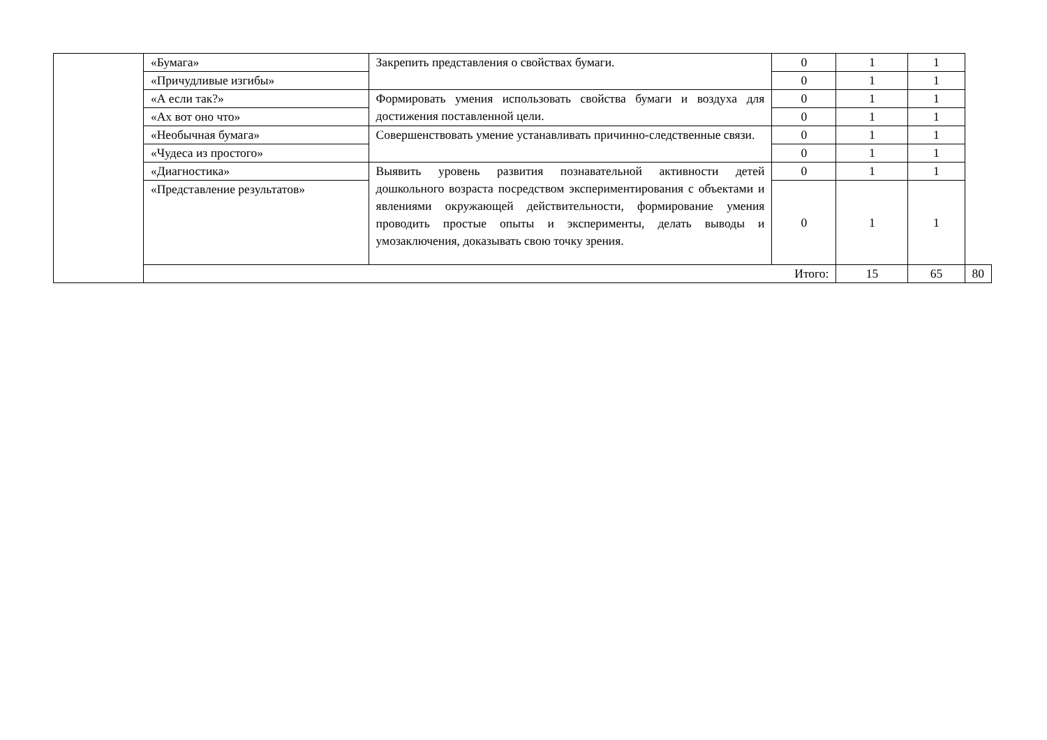| | «Бумага» | Закрепить представления о свойствах бумаги. | 0 | 1 | 1 | |
| | «Причудливые изгибы» | | 0 | 1 | 1 | |
| | «А если так?» | Формировать умения использовать свойства бумаги и воздуха для достижения поставленной цели. | 0 | 1 | 1 | |
| | «Ах вот оно что» | | 0 | 1 | 1 | |
| | «Необычная бумага» | Совершенствовать умение устанавливать причинно-следственные связи. | 0 | 1 | 1 | |
| | «Чудеса из простого» | | 0 | 1 | 1 | |
| | «Диагностика» | Выявить уровень развития познавательной активности детей дошкольного возраста посредством экспериментирования с объектами и явлениями окружающей действительности, формирование умения проводить простые опыты и эксперименты, делать выводы и умозаключения, доказывать свою точку зрения. | 0 | 1 | 1 | |
| | «Представление результатов» | | 0 | 1 | 1 | |
| | Итого: | | | 15 | 65 | 80 |